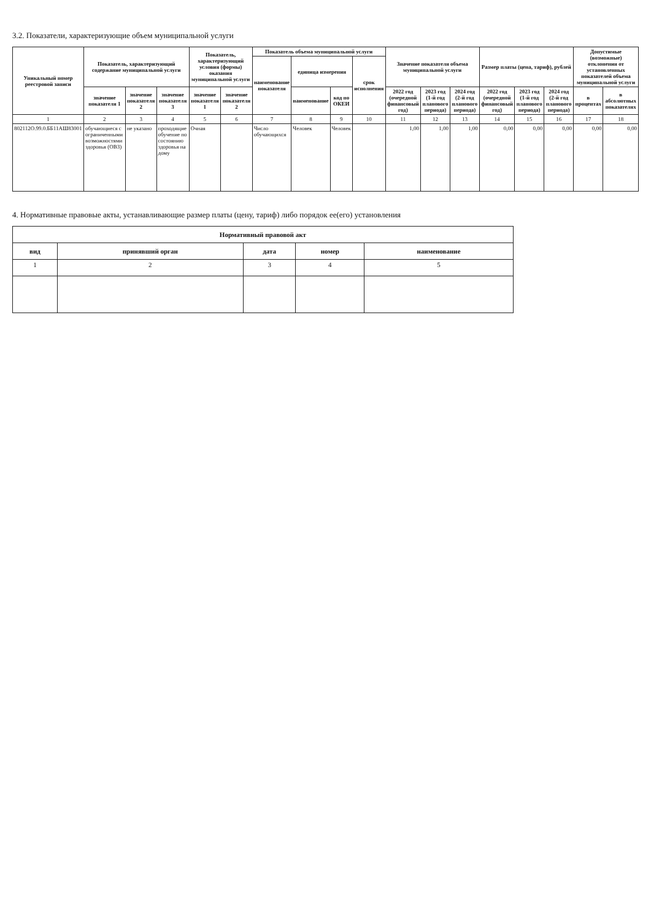3.2. Показатели, характеризующие объем муниципальной услуги
| Уникальный номер реестровой записи | Показатель, характеризующий содержание муниципальной услуги | | | Показатель, характеризующий условия (формы) оказания муниципальной услуги | | Показатель объема муниципальной услуги | | | | Значение показателя объема муниципальной услуги | | | Размер платы (цена, тариф), рублей | | | Допустимые (возможные) отклонения от установленных показателей объема муниципальной услуги | |
| --- | --- | --- | --- | --- | --- | --- | --- | --- | --- | --- | --- | --- | --- | --- | --- | --- | --- |
| | | | | | | наименование показателя | единица измерения | | срок исполнения | | | | | | | | |
| | значение показателя 1 | значение показателя 2 | значение показателя 3 | значение показателя 1 | значение показателя 2 | | наименование | код по ОКЕИ | | 2022 год (очередной финансовый год) | 2023 год (1-й год планового периода) | 2024 год (2-й год планового периода) | 2022 год (очередной финансовый год) | 2023 год (1-й год планового периода) | 2024 год (2-й год планового периода) | в процентах | в абсолютных показателях |
| 1 | 2 | 3 | 4 | 5 | 6 | 7 | 8 | 9 | 10 | 11 | 12 | 13 | 14 | 15 | 16 | 17 | 18 |
| 802112О.99.0.ББ11АШ83001 | обучающиеся с ограниченными возможностями здоровья (ОВЗ) | не указано | проходящие обучение по состоянию здоровья на дому | Очная | | Число обучающихся | Человек | Человек | | 1,00 | 1,00 | 1,00 | 0,00 | 0,00 | 0,00 | 0,00 | 0,00 |
4. Нормативные правовые акты, устанавливающие размер платы (цену, тариф) либо порядок ее(его) установления
| Нормативный правовой акт | | | | |
| --- | --- | --- | --- | --- |
| вид | принявший орган | дата | номер | наименование |
| 1 | 2 | 3 | 4 | 5 |